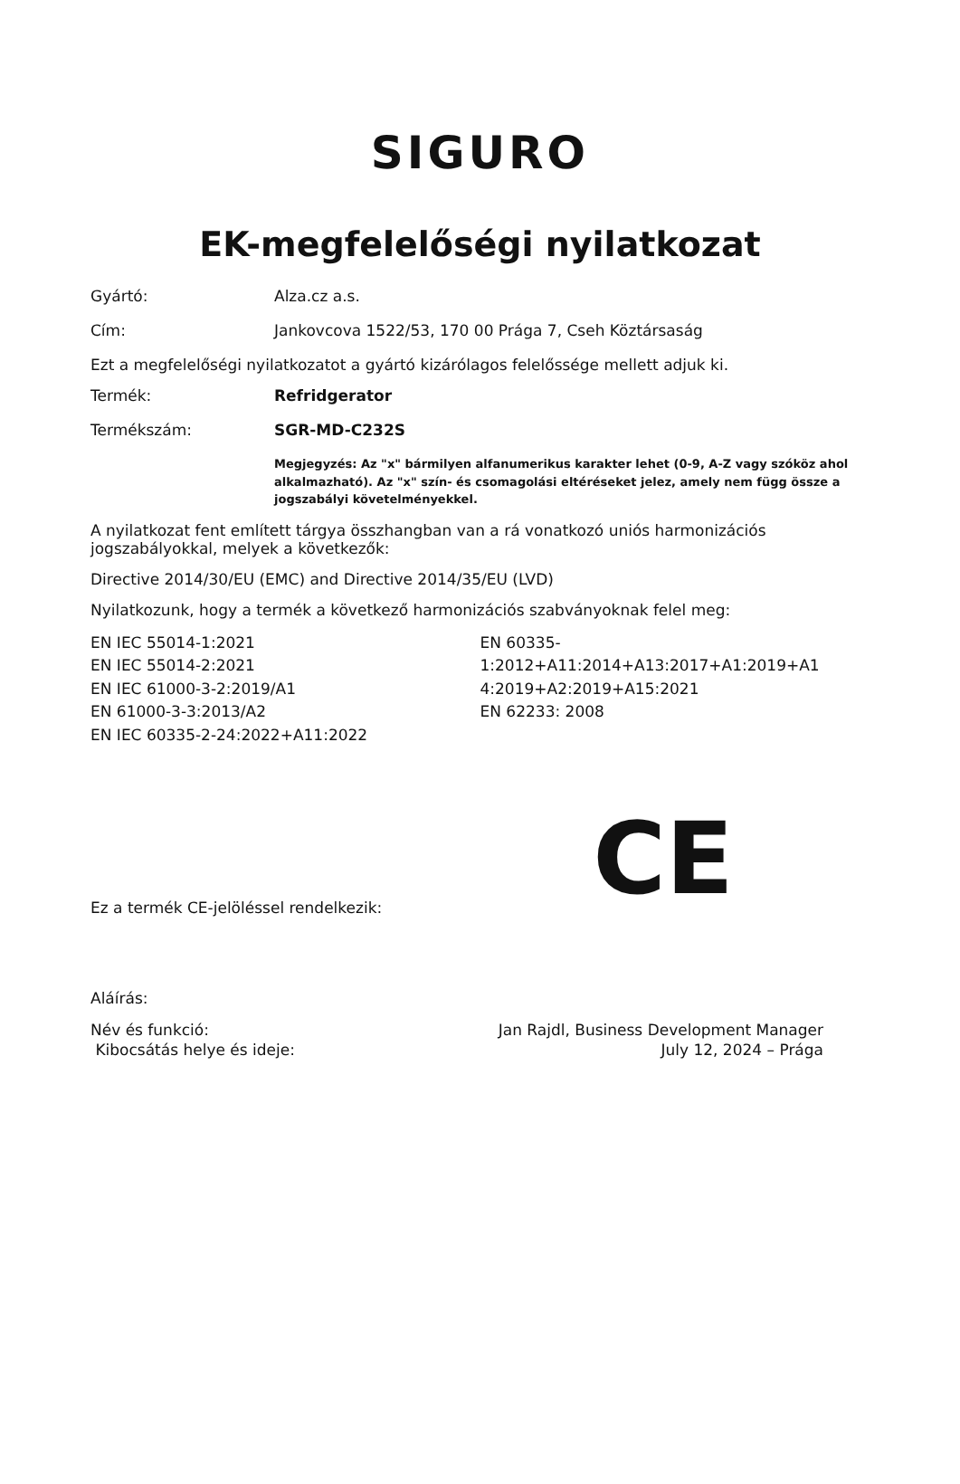SIGURO
EK-megfelelőségi nyilatkozat
Gyártó: Alza.cz a.s.
Cím: Jankovcova 1522/53, 170 00 Prága 7, Cseh Köztársaság
Ezt a megfelelőségi nyilatkozatot a gyártó kizárólagos felelőssége mellett adjuk ki.
Termék: Refridgerator
Termékszám: SGR-MD-C232S
Megjegyzés: Az "x" bármilyen alfanumerikus karakter lehet (0-9, A-Z vagy szóköz ahol alkalmazható). Az "x" szín- és csomagolási eltéréseket jelez, amely nem függ össze a jogszabályi követelményekkel.
A nyilatkozat fent említett tárgya összhangban van a rá vonatkozó uniós harmonizációs jogszabályokkal, melyek a következők:
Directive 2014/30/EU (EMC) and Directive 2014/35/EU (LVD)
Nyilatkozunk, hogy a termék a következő harmonizációs szabványoknak felel meg:
EN IEC 55014-1:2021
EN IEC 55014-2:2021
EN IEC 61000-3-2:2019/A1
EN 61000-3-3:2013/A2
EN IEC 60335-2-24:2022+A11:2022
EN 60335-
1:2012+A11:2014+A13:2017+A1:2019+A1
4:2019+A2:2019+A15:2021
EN 62233: 2008
Ez a termék CE-jelöléssel rendelkezik:
CE
Aláírás:
Név és funkció:
Kibocsátás helye és ideje:
Jan Rajdl, Business Development Manager
July 12, 2024 – Prága